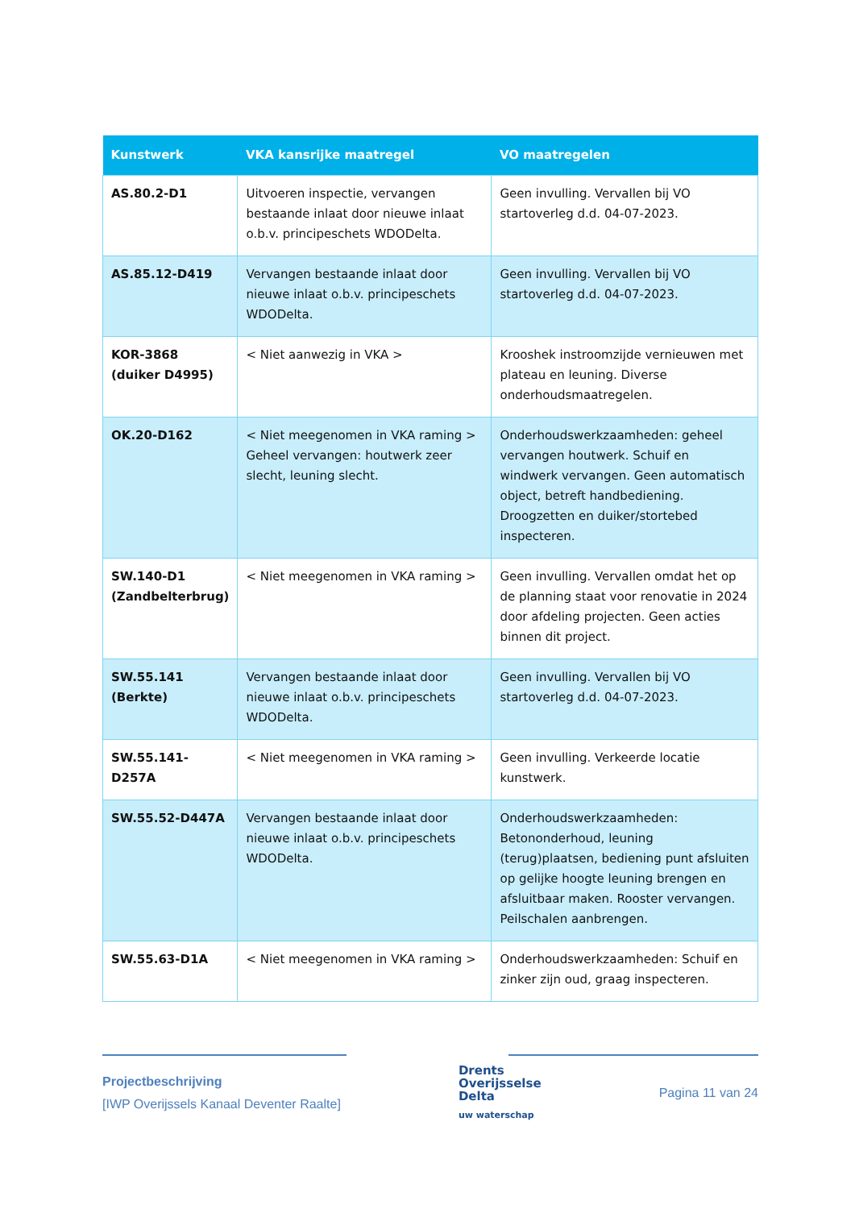| Kunstwerk | VKA kansrijke maatregel | VO maatregelen |
| --- | --- | --- |
| AS.80.2-D1 | Uitvoeren inspectie, vervangen bestaande inlaat door nieuwe inlaat o.b.v. principeschets WDODelta. | Geen invulling. Vervallen bij VO startoverleg d.d. 04-07-2023. |
| AS.85.12-D419 | Vervangen bestaande inlaat door nieuwe inlaat o.b.v. principeschets WDODelta. | Geen invulling. Vervallen bij VO startoverleg d.d. 04-07-2023. |
| KOR-3868 (duiker D4995) | < Niet aanwezig in VKA > | Krooshek instroomzijde vernieuwen met plateau en leuning. Diverse onderhoudsmaatregelen. |
| OK.20-D162 | < Niet meegenomen in VKA raming > Geheel vervangen: houtwerk zeer slecht, leuning slecht. | Onderhoudswerkzaamheden: geheel vervangen houtwerk. Schuif en windwerk vervangen. Geen automatisch object, betreft handbediening. Droogzetten en duiker/stortebed inspecteren. |
| SW.140-D1 (Zandbelterbrug) | < Niet meegenomen in VKA raming > | Geen invulling. Vervallen omdat het op de planning staat voor renovatie in 2024 door afdeling projecten. Geen acties binnen dit project. |
| SW.55.141 (Berkte) | Vervangen bestaande inlaat door nieuwe inlaat o.b.v. principeschets WDODelta. | Geen invulling. Vervallen bij VO startoverleg d.d. 04-07-2023. |
| SW.55.141-D257A | < Niet meegenomen in VKA raming > | Geen invulling. Verkeerde locatie kunstwerk. |
| SW.55.52-D447A | Vervangen bestaande inlaat door nieuwe inlaat o.b.v. principeschets WDODelta. | Onderhoudswerkzaamheden: Betononderhoud, leuning (terug)plaatsen, bediening punt afsluiten op gelijke hoogte leuning brengen en afsluitbaar maken. Rooster vervangen. Peilschalen aanbrengen. |
| SW.55.63-D1A | < Niet meegenomen in VKA raming > | Onderhoudswerkzaamheden: Schuif en zinker zijn oud, graag inspecteren. |
Projectbeschrijving
[IWP Overijssels Kanaal Deventer Raalte]
Drents
Overijsselse
Delta
uw waterschap
Pagina 11 van 24